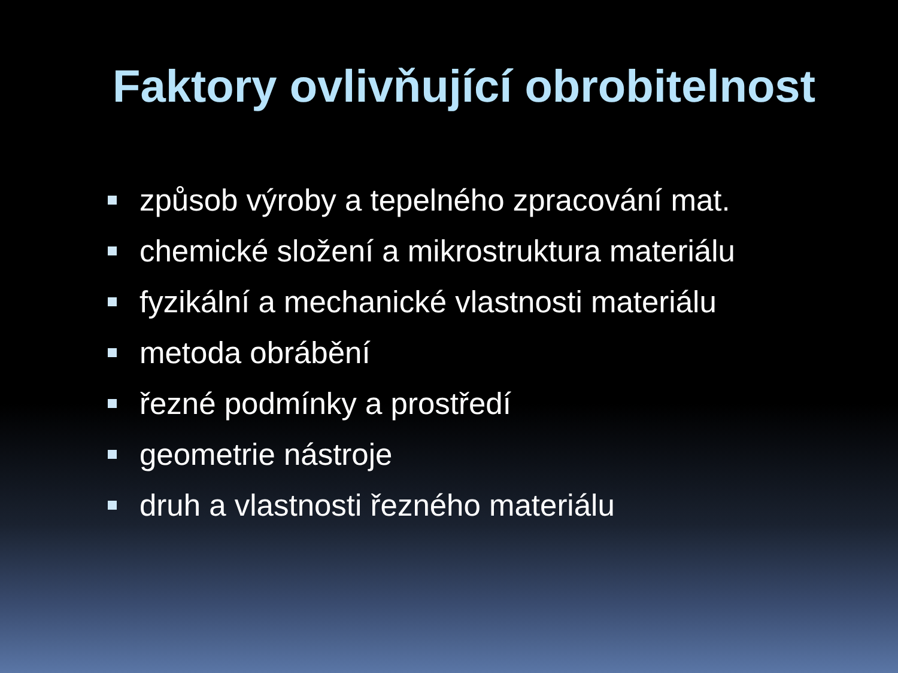Faktory ovlivňující obrobitelnost
způsob výroby a tepelného zpracování mat.
chemické složení a mikrostruktura materiálu
fyzikální a mechanické vlastnosti materiálu
metoda obrábění
řezné podmínky a prostředí
geometrie nástroje
druh a vlastnosti řezného materiálu